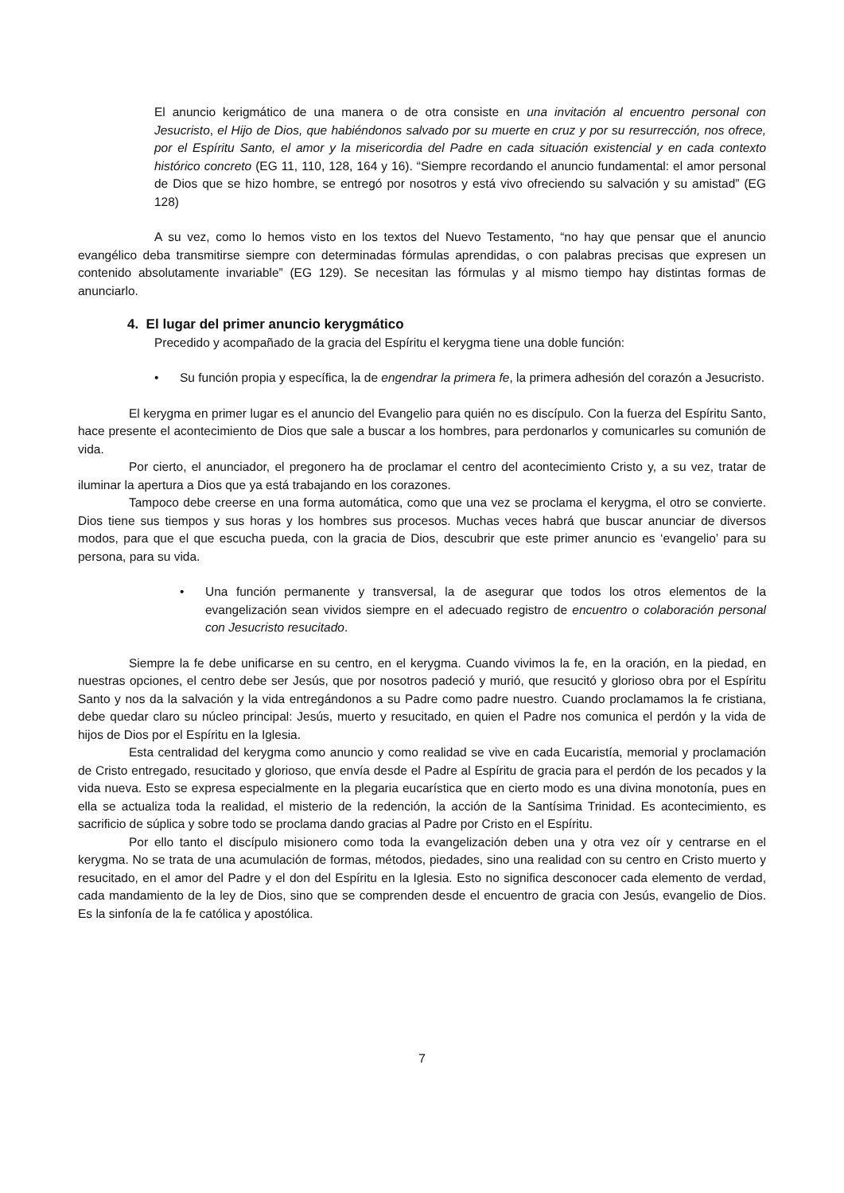El anuncio kerigmático de una manera o de otra consiste en una invitación al encuentro personal con Jesucristo, el Hijo de Dios, que habiéndonos salvado por su muerte en cruz y por su resurrección, nos ofrece, por el Espíritu Santo, el amor y la misericordia del Padre en cada situación existencial y en cada contexto histórico concreto (EG 11, 110, 128, 164 y 16). “Siempre recordando el anuncio fundamental: el amor personal de Dios que se hizo hombre, se entregó por nosotros y está vivo ofreciendo su salvación y su amistad” (EG 128)
A su vez, como lo hemos visto en los textos del Nuevo Testamento, “no hay que pensar que el anuncio evangélico deba transmitirse siempre con determinadas fórmulas aprendidas, o con palabras precisas que expresen un contenido absolutamente invariable” (EG 129). Se necesitan las fórmulas y al mismo tiempo hay distintas formas de anunciarlo.
4. El lugar del primer anuncio kerygmático
Precedido y acompañado de la gracia del Espíritu el kerygma tiene una doble función:
• Su función propia y específica, la de engendrar la primera fe, la primera adhesión del corazón a Jesucristo.
El kerygma en primer lugar es el anuncio del Evangelio para quién no es discípulo. Con la fuerza del Espíritu Santo, hace presente el acontecimiento de Dios que sale a buscar a los hombres, para perdonarlos y comunicarles su comunión de vida.
Por cierto, el anunciador, el pregonero ha de proclamar el centro del acontecimiento Cristo y, a su vez, tratar de iluminar la apertura a Dios que ya está trabajando en los corazones.
Tampoco debe creerse en una forma automática, como que una vez se proclama el kerygma, el otro se convierte. Dios tiene sus tiempos y sus horas y los hombres sus procesos. Muchas veces habrá que buscar anunciar de diversos modos, para que el que escucha pueda, con la gracia de Dios, descubrir que este primer anuncio es ‘evangelio’ para su persona, para su vida.
• Una función permanente y transversal, la de asegurar que todos los otros elementos de la evangelización sean vividos siempre en el adecuado registro de encuentro o colaboración personal con Jesucristo resucitado.
Siempre la fe debe unificarse en su centro, en el kerygma. Cuando vivimos la fe, en la oración, en la piedad, en nuestras opciones, el centro debe ser Jesús, que por nosotros padeció y murió, que resucitó y glorioso obra por el Espíritu Santo y nos da la salvación y la vida entregándonos a su Padre como padre nuestro. Cuando proclamamos la fe cristiana, debe quedar claro su núcleo principal: Jesús, muerto y resucitado, en quien el Padre nos comunica el perdón y la vida de hijos de Dios por el Espíritu en la Iglesia.
Esta centralidad del kerygma como anuncio y como realidad se vive en cada Eucaristía, memorial y proclamación de Cristo entregado, resucitado y glorioso, que envía desde el Padre al Espíritu de gracia para el perdón de los pecados y la vida nueva. Esto se expresa especialmente en la plegaria eucarística que en cierto modo es una divina monotonía, pues en ella se actualiza toda la realidad, el misterio de la redención, la acción de la Santísima Trinidad. Es acontecimiento, es sacrificio de súplica y sobre todo se proclama dando gracias al Padre por Cristo en el Espíritu.
Por ello tanto el discípulo misionero como toda la evangelización deben una y otra vez oír y centrarse en el kerygma. No se trata de una acumulación de formas, métodos, piedades, sino una realidad con su centro en Cristo muerto y resucitado, en el amor del Padre y el don del Espíritu en la Iglesia. Esto no significa desconocer cada elemento de verdad, cada mandamiento de la ley de Dios, sino que se comprenden desde el encuentro de gracia con Jesús, evangelio de Dios. Es la sinfonía de la fe católica y apostólica.
7